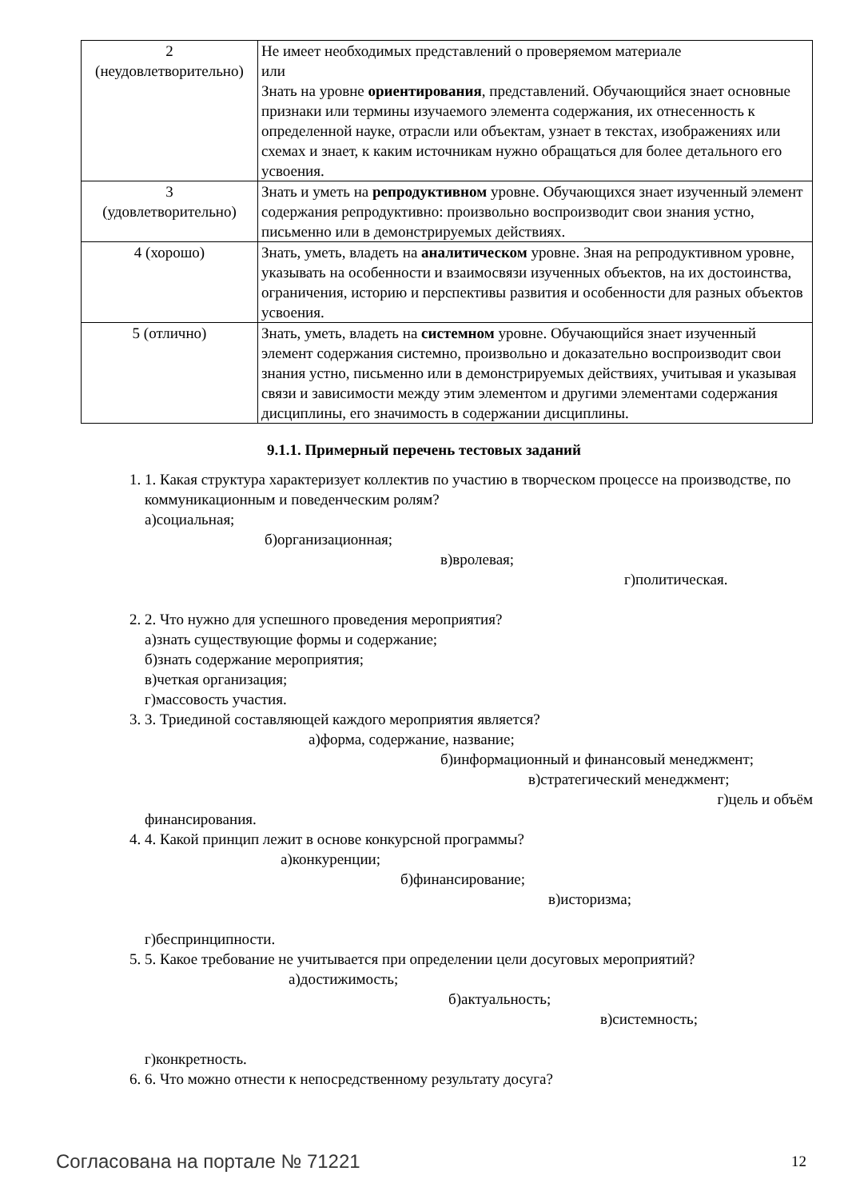| 2 (неудовлетворительно) | Не имеет необходимых представлений о проверяемом материале или Знать на уровне ориентирования , представлений. Обучающийся знает основные признаки или термины изучаемого элемента содержания, их отнесенность к определенной науке, отрасли или объектам, узнает в текстах, изображениях или схемах и знает, к каким источникам нужно обращаться для более детального его усвоения. |
| 3 (удовлетворительно) | Знать и уметь на репродуктивном уровне. Обучающихся знает изученный элемент содержания репродуктивно: произвольно воспроизводит свои знания устно, письменно или в демонстрируемых действиях. |
| 4 (хорошо) | Знать, уметь, владеть на аналитическом уровне. Зная на репродуктивном уровне, указывать на особенности и взаимосвязи изученных объектов, на их достоинства, ограничения, историю и перспективы развития и особенности для разных объектов усвоения. |
| 5 (отлично) | Знать, уметь, владеть на системном уровне. Обучающийся знает изученный элемент содержания системно, произвольно и доказательно воспроизводит свои знания устно, письменно или в демонстрируемых действиях, учитывая и указывая связи и зависимости между этим элементом и другими элементами содержания дисциплины, его значимость в содержании дисциплины. |
9.1.1. Примерный перечень тестовых заданий
1. 1. Какая структура характеризует коллектив по участию в творческом процессе на производстве, по коммуникационным и поведенческим ролям?
а)социальная;
б)организационная;
в)вролевая;
г)политическая.
2. 2. Что нужно для успешного проведения мероприятия?
а)знать существующие формы и содержание;
б)знать содержание мероприятия;
в)четкая организация;
г)массовость участия.
3. 3. Триединой составляющей каждого мероприятия является?
а)форма, содержание, название;
б)информационный и финансовый менеджмент;
в)стратегический менеджмент;
г)цель и объём
финансирования.
4. 4. Какой принцип лежит в основе конкурсной программы?
а)конкуренции;
б)финансирование;
в)историзма;
г)беспринципности.
5. 5. Какое требование не учитывается при определении цели досуговых мероприятий?
а)достижимость;
б)актуальность;
в)системность;
г)конкретность.
6. 6. Что можно отнести к непосредственному результату досуга?
Согласована на портале № 71221 12